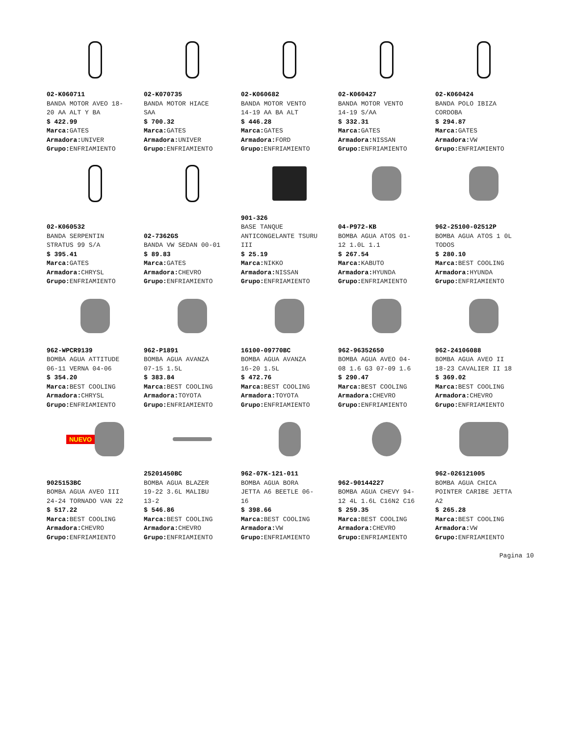02-K060711
BANDA MOTOR AVEO 18-
20 AA ALT Y BA
$ 422.99
Marca: GATES
Armadora: UNIVER
Grupo: ENFRIAMIENTO
02-K070735
BANDA MOTOR HIACE
SAA
$ 700.32
Marca: GATES
Armadora: UNIVER
Grupo: ENFRIAMIENTO
02-K060682
BANDA MOTOR VENTO
14-19 AA BA ALT
$ 446.28
Marca: GATES
Armadora: FORD
Grupo: ENFRIAMIENTO
02-K060427
BANDA MOTOR VENTO
14-19 S/AA
$ 332.31
Marca: GATES
Armadora: NISSAN
Grupo: ENFRIAMIENTO
02-K060424
BANDA POLO IBIZA
CORDOBA
$ 294.87
Marca: GATES
Armadora: VW
Grupo: ENFRIAMIENTO
02-K060532
BANDA SERPENTIN
STRATUS 99 S/A
$ 395.41
Marca: GATES
Armadora: CHRYSL
Grupo: ENFRIAMIENTO
02-7362GS
BANDA VW SEDAN 00-01
$ 89.83
Marca: GATES
Armadora: CHEVRO
Grupo: ENFRIAMIENTO
901-326
BASE TANQUE
ANTICONGELANTE TSURU
III
$ 25.19
Marca: NIKKO
Armadora: NISSAN
Grupo: ENFRIAMIENTO
04-P972-KB
BOMBA AGUA ATOS 01-
12 1.0L 1.1
$ 267.54
Marca: KABUTO
Armadora: HYUNDA
Grupo: ENFRIAMIENTO
962-25100-02512P
BOMBA AGUA ATOS 1 0L
TODOS
$ 280.10
Marca: BEST COOLING
Armadora: HYUNDA
Grupo: ENFRIAMIENTO
962-WPCR9139
BOMBA AGUA ATTITUDE
06-11 VERNA 04-06
$ 354.20
Marca: BEST COOLING
Armadora: CHRYSL
Grupo: ENFRIAMIENTO
962-P1891
BOMBA AGUA AVANZA
07-15 1.5L
$ 383.84
Marca: BEST COOLING
Armadora: TOYOTA
Grupo: ENFRIAMIENTO
16100-09770BC
BOMBA AGUA AVANZA
16-20 1.5L
$ 472.76
Marca: BEST COOLING
Armadora: TOYOTA
Grupo: ENFRIAMIENTO
962-96352650
BOMBA AGUA AVEO 04-
08 1.6 G3 07-09 1.6
$ 290.47
Marca: BEST COOLING
Armadora: CHEVRO
Grupo: ENFRIAMIENTO
962-24106088
BOMBA AGUA AVEO II
18-23 CAVALIER II 18
$ 369.02
Marca: BEST COOLING
Armadora: CHEVRO
Grupo: ENFRIAMIENTO
NUEVO
9025153BC
BOMBA AGUA AVEO III
24-24 TORNADO VAN 22
$ 517.22
Marca: BEST COOLING
Armadora: CHEVRO
Grupo: ENFRIAMIENTO
25201450BC
BOMBA AGUA BLAZER
19-22 3.6L MALIBU
13-2
$ 546.86
Marca: BEST COOLING
Armadora: CHEVRO
Grupo: ENFRIAMIENTO
962-07K-121-011
BOMBA AGUA BORA
JETTA A6 BEETLE 06-
16
$ 398.66
Marca: BEST COOLING
Armadora: VW
Grupo: ENFRIAMIENTO
962-90144227
BOMBA AGUA CHEVY 94-
12 4L 1.6L C16N2 C16
$ 259.35
Marca: BEST COOLING
Armadora: CHEVRO
Grupo: ENFRIAMIENTO
962-026121005
BOMBA AGUA CHICA
POINTER CARIBE JETTA
A2
$ 265.28
Marca: BEST COOLING
Armadora: VW
Grupo: ENFRIAMIENTO
Pagina 10